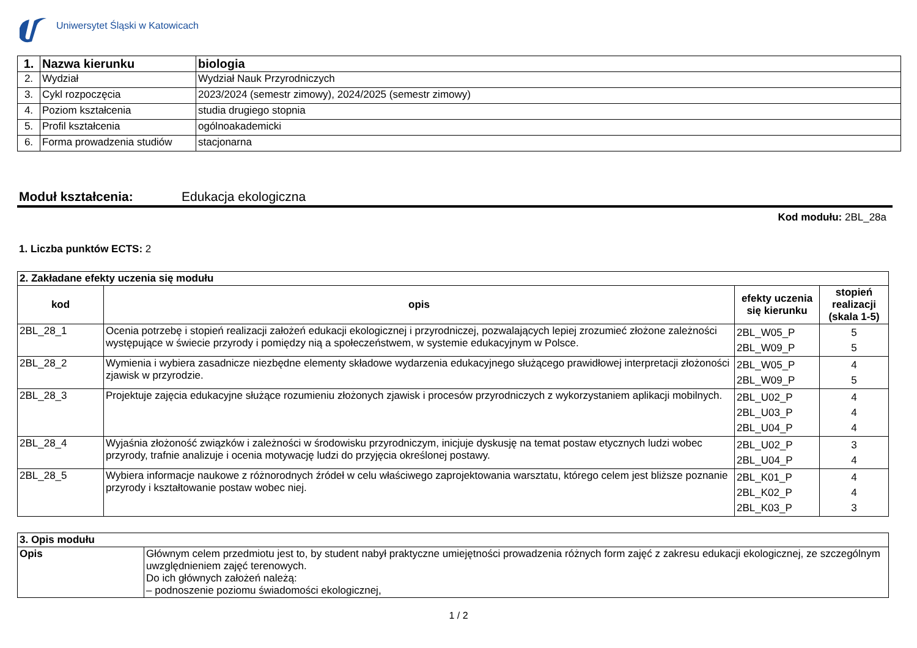Uniwersytet Śląski w Katowicach
| 1. | Nazwa kierunku | biologia |
| 2. | Wydział | Wydział Nauk Przyrodniczych |
| 3. | Cykl rozpoczęcia | 2023/2024 (semestr zimowy), 2024/2025 (semestr zimowy) |
| 4. | Poziom kształcenia | studia drugiego stopnia |
| 5. | Profil kształcenia | ogólnoakademicki |
| 6. | Forma prowadzenia studiów | stacjonarna |
Moduł kształcenia: Edukacja ekologiczna
Kod modułu: 2BL_28a
1. Liczba punktów ECTS: 2
| 2. Zakładane efekty uczenia się modułu | | | |
| --- | --- | --- | --- |
| kod | opis | efekty uczenia się kierunku | stopień realizacji (skala 1-5) |
| 2BL_28_1 | Ocenia potrzebę i stopień realizacji założeń edukacji ekologicznej i przyrodniczej, pozwalających lepiej zrozumieć złożone zależności występujące w świecie przyrody i pomiędzy nią a społeczeństwem, w systemie edukacyjnym w Polsce. | 2BL_W05_P 2BL_W09_P | 5 5 |
| 2BL_28_2 | Wymienia i wybiera zasadnicze niezbędne elementy składowe wydarzenia edukacyjnego służącego prawidłowej interpretacji złożoności zjawisk w przyrodzie. | 2BL_W05_P 2BL_W09_P | 4 5 |
| 2BL_28_3 | Projektuje zajęcia edukacyjne służące rozumieniu złożonych zjawisk i procesów przyrodniczych z wykorzystaniem aplikacji mobilnych. | 2BL_U02_P 2BL_U03_P 2BL_U04_P | 4 4 4 |
| 2BL_28_4 | Wyjaśnia złożoność związków i zależności w środowisku przyrodniczym, inicjuje dyskusję na temat postaw etycznych ludzi wobec przyrody, trafnie analizuje i ocenia motywację ludzi do przyjęcia określonej postawy. | 2BL_U02_P 2BL_U04_P | 3 4 |
| 2BL_28_5 | Wybiera informacje naukowe z różnorodnych źródeł w celu właściwego zaprojektowania warsztatu, którego celem jest bliższe poznanie przyrody i kształtowanie postaw wobec niej. | 2BL_K01_P 2BL_K02_P 2BL_K03_P | 4 4 3 |
| 3. Opis modułu | |
| --- | --- |
| Opis | Głównym celem przedmiotu jest to, by student nabył praktyczne umiejętności prowadzenia różnych form zajęć z zakresu edukacji ekologicznej, ze szczególnym uwzględnieniem zajęć terenowych. Do ich głównych założeń należą: – podnoszenie poziomu świadomości ekologicznej, |
1 / 2